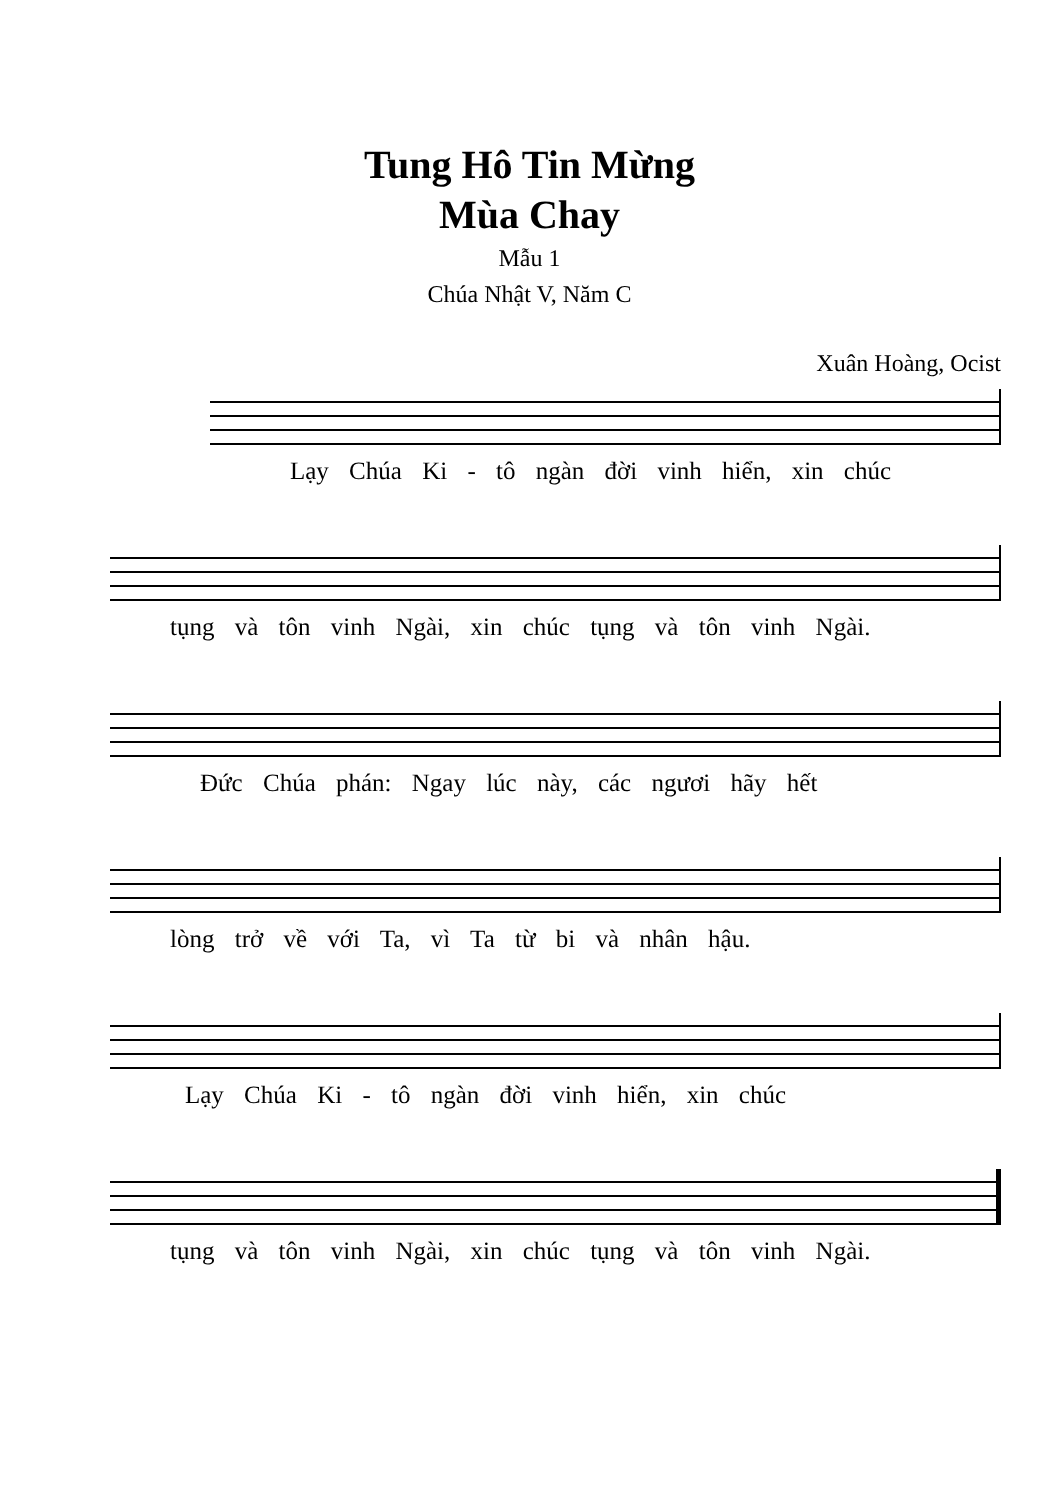Tung Hô Tin Mừng
Mùa Chay
Mẫu 1
Chúa Nhật V, Năm C
Xuân Hoàng, Ocist
Lạy Chúa Ki - tô ngàn đời vinh hiển, xin chúc
tụng và tôn vinh Ngài, xin chúc tụng và tôn vinh Ngài.
Đức Chúa phán: Ngay lúc này, các ngươi hãy hết
lòng trở về với Ta, vì Ta từ bi và nhân hậu.
Lạy Chúa Ki - tô ngàn đời vinh hiển, xin chúc
tụng và tôn vinh Ngài, xin chúc tụng và tôn vinh Ngài.